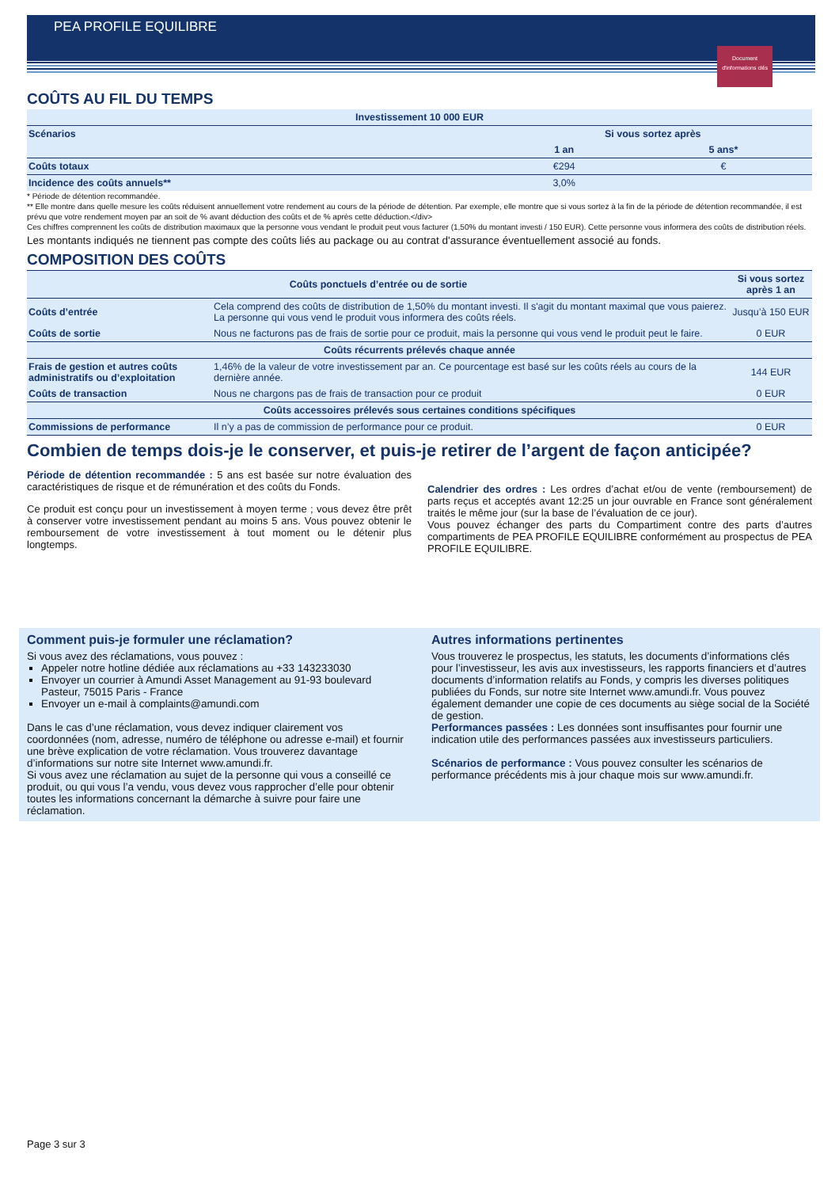PEA PROFILE EQUILIBRE
Document d'informations clés
COÛTS AU FIL DU TEMPS
| Investissement 10 000 EUR | | |
| --- | --- | --- |
| Scénarios | Si vous sortez après | |
| | 1 an | 5 ans* |
| Coûts totaux | €294 | € |
| Incidence des coûts annuels** | 3,0% | |
* Période de détention recommandée.
** Elle montre dans quelle mesure les coûts réduisent annuellement votre rendement au cours de la période de détention. Par exemple, elle montre que si vous sortez à la fin de la période de détention recommandée, il est prévu que votre rendement moyen par an soit de % avant déduction des coûts et de % après cette déduction.</div>
Ces chiffres comprennent les coûts de distribution maximaux que la personne vous vendant le produit peut vous facturer (1,50% du montant investi / 150 EUR). Cette personne vous informera des coûts de distribution réels.
Les montants indiqués ne tiennent pas compte des coûts liés au package ou au contrat d'assurance éventuellement associé au fonds.
COMPOSITION DES COÛTS
| Coûts ponctuels d’entrée ou de sortie | | Si vous sortez après 1 an |
| --- | --- | --- |
| Coûts d’entrée | Cela comprend des coûts de distribution de 1,50% du montant investi. Il s'agit du montant maximal que vous paierez. La personne qui vous vend le produit vous informera des coûts réels. | Jusqu’à 150 EUR |
| Coûts de sortie | Nous ne facturons pas de frais de sortie pour ce produit, mais la personne qui vous vend le produit peut le faire. | 0 EUR |
| Coûts récurrents prélevés chaque année | | |
| Frais de gestion et autres coûts administratifs ou d’exploitation | 1,46% de la valeur de votre investissement par an. Ce pourcentage est basé sur les coûts réels au cours de la dernière année. | 144 EUR |
| Coûts de transaction | Nous ne chargons pas de frais de transaction pour ce produit | 0 EUR |
| Coûts accessoires prélevés sous certaines conditions spécifiques | | |
| Commissions de performance | Il n’y a pas de commission de performance pour ce produit. | 0 EUR |
Combien de temps dois-je le conserver, et puis-je retirer de l’argent de façon anticipée?
Période de détention recommandée : 5 ans est basée sur notre évaluation des caractéristiques de risque et de rémunération et des coûts du Fonds.
Ce produit est conçu pour un investissement à moyen terme ; vous devez être prêt à conserver votre investissement pendant au moins 5 ans. Vous pouvez obtenir le remboursement de votre investissement à tout moment ou le détenir plus longtemps.
Calendrier des ordres : Les ordres d’achat et/ou de vente (remboursement) de parts reçus et acceptés avant 12:25 un jour ouvrable en France sont généralement traités le même jour (sur la base de l’évaluation de ce jour).
Vous pouvez échanger des parts du Compartiment contre des parts d’autres compartiments de PEA PROFILE EQUILIBRE conformément au prospectus de PEA PROFILE EQUILIBRE.
Comment puis-je formuler une réclamation?
Si vous avez des réclamations, vous pouvez :
Appeler notre hotline dédiée aux réclamations au +33 143233030
Envoyer un courrier à Amundi Asset Management au 91-93 boulevard Pasteur, 75015 Paris - France
Envoyer un e-mail à complaints@amundi.com
Dans le cas d’une réclamation, vous devez indiquer clairement vos coordonnées (nom, adresse, numéro de téléphone ou adresse e-mail) et fournir une brève explication de votre réclamation. Vous trouverez davantage d’informations sur notre site Internet www.amundi.fr.
Si vous avez une réclamation au sujet de la personne qui vous a conseillé ce produit, ou qui vous l’a vendu, vous devez vous rapprocher d’elle pour obtenir toutes les informations concernant la démarche à suivre pour faire une réclamation.
Autres informations pertinentes
Vous trouverez le prospectus, les statuts, les documents d’informations clés pour l’investisseur, les avis aux investisseurs, les rapports financiers et d’autres documents d’information relatifs au Fonds, y compris les diverses politiques publiées du Fonds, sur notre site Internet www.amundi.fr. Vous pouvez également demander une copie de ces documents au siège social de la Société de gestion.
Performances passées : Les données sont insuffisantes pour fournir une indication utile des performances passées aux investisseurs particuliers.
Scénarios de performance : Vous pouvez consulter les scénarios de performance précédents mis à jour chaque mois sur www.amundi.fr.
Page 3 sur 3